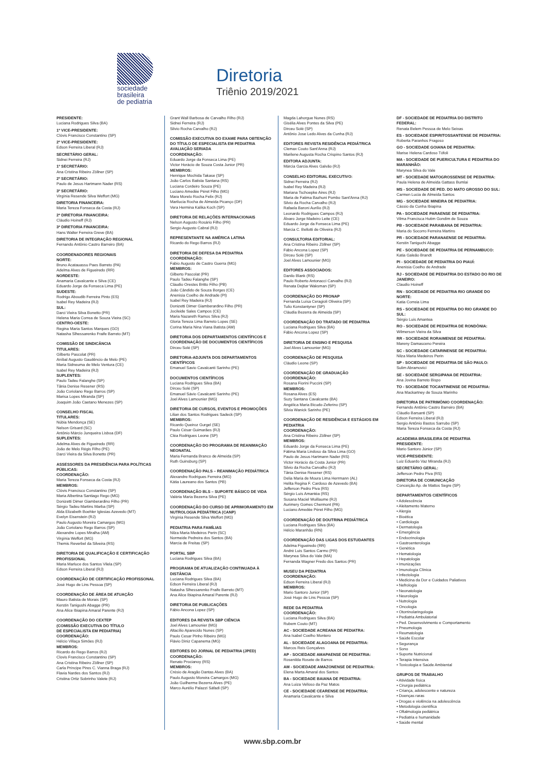sociedade
brasileira
de pediatria
Diretoria
Triênio 2019/2021
PRESIDENTE:
Luciana Rodrigues Silva (BA)
1º VICE-PRESIDENTE:
Clóvis Francisco Constantino (SP)
2º VICE-PRESIDENTE:
Edson Ferreira Liberal (RJ)
SECRETÁRIO GERAL:
Sidnei Ferreira (RJ)
1º SECRETÁRIO:
Ana Cristina Ribeiro Zöllner (SP)
2º SECRETÁRIO:
Paulo de Jesus Hartmann Nader (RS)
3º SECRETÁRIO:
Virgínia Resende Silva Weffort (MG)
DIRETORIA FINANCEIRA:
Maria Tereza Fonseca da Costa (RJ)
2ª DIRETORIA FINANCEIRA:
Cláudio Hoineff (RJ)
3ª DIRETORIA FINANCEIRA:
Hans Walter Ferreira Greve (BA)
DIRETORIA DE INTEGRAÇÃO REGIONAL
Fernando Antônio Castro Barreiro (BA)
COORDENADORES REGIONAIS
NORTE:
Bruno Acatauassu Paes Barreto (PA)
Adelma Alves de Figueiredo (RR)
NORDESTE:
Anamaria Cavalcante e Silva (CE)
Eduardo Jorge da Fonseca Lima (PE)
SUDESTE:
Rodrigo Aboudib Ferreira Pinto (ES)
Isabel Rey Madeira (RJ)
SUL:
Darci Vieira Silva Bonetto (PR)
Helena Maria Correa de Souza Vieira (SC)
CENTRO-OESTE:
Regina Maria Santos Marques (GO)
Natasha Slhessarenko Fraife Barreto (MT)
COMISSÃO DE SINDICÂNCIA
TITULARES:
Gilberto Pascolat (PR)
Aníbal Augusto Gaudêncio de Melo (PE)
Maria Sidneuma de Melo Ventura (CE)
Isabel Rey Madeira (RJ)
SUPLENTES:
Paulo Tadeu Falanghe (SP)
Tânia Denise Resener (RS)
João Coriolano Rego Barros (SP)
Marisa Lopes Miranda (SP)
Joaquim João Caetano Menezes (SP)
CONSELHO FISCAL
TITULARES:
Núbia Mendonça (SE)
Nelson Grisard (SC)
Antônio Márcio Junqueira Lisboa (DF)
SUPLENTES:
Adelma Alves de Figueiredo (RR)
João de Melo Régis Filho (PE)
Darci Vieira da Silva Bonetto (PR)
ASSESSORES DA PRESIDÊNCIA PARA POLÍTICAS PÚBLICAS:
COORDENAÇÃO:
Maria Tereza Fonseca da Costa (RJ)
MEMBROS:
Clóvis Francisco Constantino (SP)
Maria Albertina Santiago Rego (MG)
Donizetti Dimer Giamberardino Filho (PR)
Sérgio Tadeu Martins Marba (SP)
Alda Elizabeth Boehler Iglesias Azevedo (MT)
Evelyn Eisenstein (RJ)
Paulo Augusto Moreira Camargos (MG)
João Coriolano Rego Barros (SP)
Alexandre Lopes Miralha (AM)
Virgínia Weffort (MG)
Themis Reverbel da Silveira (RS)
DIRETORIA DE QUALIFICAÇÃO E CERTIFICAÇÃO PROFISSIONAL
Maria Marluce dos Santos Vilela (SP)
Edson Ferreira Liberal (RJ)
COORDENAÇÃO DE CERTIFICAÇÃO PROFISSONAL
José Hugo de Lins Pessoa (SP)
COORDENAÇÃO DE ÁREA DE ATUAÇÃO
Mauro Batista de Morais (SP)
Kerstin Tanigushi Abagge (PR)
Ana Alice Ibiapina Amaral Parente (RJ)
COORDENAÇÃO DO CEXTEP
(COMISSÃO EXECUTIVA DO TÍTULO
DE ESPECIALISTA EM PEDIATRIA)
COORDENAÇÃO:
Hélcio Villaça Simões (RJ)
MEMBROS:
Ricardo do Rego Barros (RJ)
Clovis Francisco Constantino (SP)
Ana Cristina Ribeiro Zöllner (SP)
Carla Príncipe Pires C. Vianna Braga (RJ)
Flavia Nardes dos Santos (RJ)
Cristina Ortiz Sobrinho Valete (RJ)
Grant Wall Barbosa de Carvalho Filho (RJ)
Sidnei Ferreira (RJ)
Silvio Rocha Carvalho (RJ)
COMISSÃO EXECUTIVA DO EXAME PARA OBTENÇÃO DO TÍTULO DE ESPECIALISTA EM PEDIATRIA AVALIAÇÃO SERIADA
COORDENAÇÃO:
Eduardo Jorge da Fonseca Lima (PE)
Victor Horácio de Souza Costa Junior (PR)
MEMBROS:
Henrique Mochida Takase (SP)
João Carlos Batista Santana (RS)
Luciana Cordeiro Souza (PE)
Luciano Amedée Péret Filho (MG)
Mara Morelo Rocha Felix (RJ)
Marilucia Rocha de Almeida Picanço (DF)
Vera Hermina Kalika Koch (SP)
DIRETORIA DE RELAÇÕES INTERNACIONAIS
Nelson Augusto Rosário Filho (PR)
Sergio Augusto Cabral (RJ)
REPRESENTANTE NA AMÉRICA LATINA
Ricardo do Rego Barros (RJ)
DIRETORIA DE DEFESA DA PEDIATRIA
COORDENAÇÃO:
Fabio Augusto de Castro Guerra (MG)
MEMBROS:
Gilberto Pascolat (PR)
Paulo Tadeu Falanghe (SP)
Cláudio Orestes Britto Filho (PB)
João Cândido de Souza Borges (CE)
Anenisia Coelho de Andrade (PI)
Isabel Rey Madeira (RJ)
Donizetti Dimer Giamberardino Filho (PR)
Jocileide Sales Campos (CE)
Maria Nazareth Ramos Silva (RJ)
Gloria Tereza Lima Barreto Lopes (SE)
Corina Maria Nina Viana Batista (AM)
DIRETORIA DOS DEPARTAMENTOS CIENTÍFICOS E COORDENAÇÃO DE DOCUMENTOS CIENTÍFICOS
Dirceu Solé (SP)
DIRETORIA-ADJUNTA DOS DEPARTAMENTOS CIENTÍFICOS
Emanuel Savio Cavalcanti Sarinho (PE)
DOCUMENTOS CIENTÍFICOS
Luciana Rodrigues Silva (BA)
Dirceu Solé (SP)
Emanuel Sávio Cavalcanti Sarinho (PE)
Joel Alves Lamounier (MG)
DIRETORIA DE CURSOS, EVENTOS E PROMOÇÕES
Lilian dos Santos Rodrigues Sadeck (SP)
MEMBROS:
Ricardo Queiroz Gurgel (SE)
Paulo César Guimarães (RJ)
Cléa Rodrigues Leone (SP)
COORDENAÇÃO DO PROGRAMA DE REANIMAÇÃO NEONATAL
Maria Fernanda Branco de Almeida (SP)
Ruth Guinsburg (SP)
COORDENAÇÃO PALS – REANIMAÇÃO PEDIÁTRICA
Alexandre Rodrigues Ferreira (MG)
Kátia Laureano dos Santos (PB)
COORDENAÇÃO BLS – SUPORTE BÁSICO DE VIDA
Valéria Maria Bezerra Silva (PE)
COORDENAÇÃO DO CURSO DE APRIMORAMENTO EM NUTROLOGIA PEDIÁTRICA (CANP)
Virgínia Resende Silva Weffort (MG)
PEDIATRIA PARA FAMÍLIAS
Nilza Maria Medeiros Perin (SC)
Normeide Pedreira dos Santos (BA)
Marcia de Freitas (SP)
PORTAL SBP
Luciana Rodrigues Silva (BA)
PROGRAMA DE ATUALIZAÇÃO CONTINUADA À DISTÂNCIA
Luciana Rodrigues Silva (BA)
Edson Ferreira Liberal (RJ)
Natasha Slhessarenko Fraife Barreto (MT)
Ana Alice Ibiapina Amaral Parente (RJ)
DIRETORIA DE PUBLICAÇÕES
Fábio Ancona Lopez (SP)
EDITORES DA REVISTA SBP CIÊNCIA
Joel Alves Lamounier (MG)
Altacílio Aparecido Nunes (SP)
Paulo Cesar Pinho Ribeiro (MG)
Flávio Diniz Capanema (MG)
EDITORES DO JORNAL DE PEDIATRIA (JPED)
COORDENAÇÃO:
Renato Procianoy (RS)
MEMBROS:
Crésio de Aragão Dantas Alves (BA)
Paulo Augusto Moreira Camargos (MG)
João Guilherme Bezerra Alves (PE)
Marco Aurélio Palazzi Sáfadi (SP)
Magda Lahorgue Nunes (RS)
Gisélia Alves Pontes da Silva (PE)
Dirceu Solé (SP)
Antônio Jose Ledo Alves da Cunha (RJ)
EDITORES REVISTA RESIDÊNCIA PEDIÁTRICA
Clemax Couto Sant'Anna (RJ)
Marilene Augusta Rocha Crispino Santos (RJ)
EDITORA ADJUNTA:
Márcia Garcia Alves Galvão (RJ)
CONSELHO EDITORIAL EXECUTIVO:
Sidnei Ferreira (RJ)
Isabel Rey Madeira (RJ)
Mariana Tschoepke Aires (RJ)
Maria de Fatima Bazhuni Pombo Sant'Anna (RJ)
Silvio da Rocha Carvalho (RJ)
Rafaela Baroni Aurílio (RJ)
Leonardo Rodrigues Campos (RJ)
Álvaro Jorge Madeiro Leite (CE)
Eduardo Jorge da Fonseca Lima (PE)
Marcia C. Bellotti de Oliveira (RJ)
CONSULTORIA EDITORIAL:
Ana Cristina Ribeiro Zöllner (SP)
Fábio Ancona Lopez (SP)
Dirceu Solé (SP)
Joel Alves Lamounier (MG)
EDITORES ASSOCIADOS:
Danilo Blank (RS)
Paulo Roberto Antonacci Carvalho (RJ)
Renata Dejtiar Waksman (SP)
COORDENAÇÃO DO PRONAP
Fernanda Luísa Ceragioli Oliveira (SP)
Tulio Konstantyner (SP)
Cláudia Bezerra de Almeida (SP)
COORDENAÇÃO DO TRATADO DE PEDIATRIA
Luciana Rodrigues Silva (BA)
Fábio Ancona Lopez (SP)
DIRETORIA DE ENSINO E PESQUISA
Joel Alves Lamounier (MG)
COORDENAÇÃO DE PESQUISA
Cláudio Leone (SP)
COORDENAÇÃO DE GRADUAÇÃO
COORDENAÇÃO:
Rosana Fiorini Puccini (SP)
MEMBROS:
Rosana Alves (ES)
Suzy Santana Cavalcante (BA)
Angélica Maria Bicudo-Zeferino (SP)
Silvia Wanick Sarinho (PE)
COORDENAÇÃO DE RESIDÊNCIA E ESTÁGIOS EM PEDIATRIA
COORDENAÇÃO:
Ana Cristina Ribeiro Zöllner (SP)
MEMBROS:
Eduardo Jorge da Fonseca Lima (PE)
Fátima Maria Lindoso da Silva Lima (GO)
Paulo de Jesus Hartmann Nader (RS)
Victor Horácio da Costa Junior (PR)
Silvio da Rocha Carvalho (RJ)
Tânia Denise Resener (RS)
Delia Maria de Moura Lima Herrmann (AL)
Helita Regina F. Cardoso de Azevedo (BA)
Jefferson Pedro Piva (RS)
Sérgio Luís Amantéa (RS)
Susana Maciel Wuillaume (RJ)
Aurimery Gomes Chermont (PA)
Luciano Amedée Péret Filho (MG)
COORDENAÇÃO DE DOUTRINA PEDIÁTRICA
Luciana Rodrigues Silva (BA)
Hélcio Maranhão (RN)
COORDENAÇÃO DAS LIGAS DOS ESTUDANTES
Adelma Figueiredo (RR)
André Luis Santos Carmo (PR)
Marynea Silva do Vale (MA)
Fernanda Wagner Fredo dos Santos (PR)
MUSEU DA PEDIATRIA
COORDENAÇÃO:
Edson Ferreira Liberal (RJ)
MEMBROS:
Mario Santoro Junior (SP)
José Hugo de Lins Pessoa (SP)
REDE DA PEDIATRIA
COORDENAÇÃO:
Luciana Rodrigues Silva (BA)
Rubem Couto (MT)
AC - SOCIEDADE ACREANA DE PEDIATRA:
Ana Isabel Coelho Montero
AL - SOCIEDADE ALAGOANA DE PEDIATRIA:
Marcos Reis Gonçalves
AP - SOCIEDADE AMAPAENSE DE PEDIATRIA:
Rosenilda Rosete de Barros
AM - SOCIEDADE AMAZONENSE DE PEDIATRIA:
Elena Marta Amaral dos Santos
BA - SOCIEDADE BAIANA DE PEDIATRIA:
Ana Luiza Velloso da Paz Matos
CE - SOCIEDADE CEARENSE DE PEDIATRIA:
Anamaria Cavalcante e Silva
DF - SOCIEDADE DE PEDIATRIA DO DISTRITO FEDERAL:
Renata Belem Pessoa de Melo Seixas
ES - SOCIEDADE ESPIRITOSSANTENSE DE PEDIATRIA:
Roberta Paranhos Fragoso
GO - SOCIEDADE GOIANA DE PEDIATRIA:
Marise Helena Cardoso Tófoli
MA - SOCIEDADE DE PUERICULTURA E PEDIATRIA DO MARANHÃO:
Marynea Silva do Vale
MT - SOCIEDADE MATOGROSSENSE DE PEDIATRIA:
Paula Helena de Almeida Gattass Bumlai
MS - SOCIEDADE DE PED. DO MATO GROSSO DO SUL:
Carmen Lucia de Almeida Santos
MG - SOCIEDADE MINEIRA DE PEDIATRIA:
Cássio da Cunha Ibiapina
PA - SOCIEDADE PARAENSE DE PEDIATRIA:
Vilma Francisca Hutim Gondim de Souza
PB - SOCIEDADE PARAIBANA DE PEDIATRIA:
Maria do Socorro Ferreira Martins
PR - SOCIEDADE PARANAENSE DE PEDIATRIA:
Kerstin Taniguchi Abagge
PE - SOCIEDADE DE PEDIATRIA DE PERNAMBUCO:
Katia Galeão Brandt
PI - SOCIEDADE DE PEDIATRIA DO PIAUÍ:
Anenisia Coelho de Andrade
RJ - SOCIEDADE DE PEDIATRIA DO ESTADO DO RIO DE JANEIRO:
Claudio Hoineff
RN - SOCIEDADE DE PEDIATRIA RIO GRANDE DO NORTE:
Katia Correia Lima
RS - SOCIEDADE DE PEDIATRIA DO RIO GRANDE DO SUL:
Sérgio Luis Amantea
RO - SOCIEDADE DE PEDIATRIA DE RONDÔNIA:
Wilmerson Vieira da Silva
RR - SOCIEDADE RORAIMENSE DE PEDIATRIA:
Mareny Damasceno Pereira
SC - SOCIEDADE CATARINENSE DE PEDIATRIA:
Nilza Maria Medeiros Perin
SP - SOCIEDADE DE PEDIATRIA DE SÃO PAULO:
Sulim Abramovici
SE - SOCIEDADE SERGIPANA DE PEDIATRIA:
Ana Jovina Barreto Bispo
TO - SOCIEDADE TOCANTINENSE DE PEDIATRIA:
Ana Mackartney de Souza Marinho
DIRETORIA DE PATRIMÔNIO COORDENAÇÃO:
Fernando Antônio Castro Barreiro (BA)
Cláudio Barsanti (SP)
Edson Ferreira Liberal (RJ)
Sergio Antônio Bastos Sarrubo (SP)
Maria Tereza Fonseca da Costa (RJ)
ACADEMIA BRASILEIRA DE PEDIATRIA
PRESIDENTE:
Mario Santoro Júnior (SP)
VICE-PRESIDENTE:
Luiz Eduardo Vaz Miranda (RJ)
SECRETÁRIO GERAL:
Jefferson Pedro Piva (RS)
DIRETORA DE COMUNICAÇÃO
Conceição Ap. de Mattos Segre (SP)
DEPARTAMENTOS CIENTÍFICOS
• Adolescência
• Aleitamento Materno
• Alergia
• Bioética
• Cardiologia
• Dermatologia
• Emergência
• Endocrinologia
• Gastroenterologia
• Genética
• Hematologia
• Hepatologia
• Imunizações
• Imunologia Clínica
• Infectologia
• Medicina da Dor e Cuidados Paliativos
• Nefrologia
• Neonatologia
• Neurologia
• Nutrologia
• Oncologia
• Otorrinolaringologia
• Pediatria Ambulatorial
• Ped. Desenvolvimento e Comportamento
• Pneumologia
• Reumatologia
• Saúde Escolar
• Segurança
• Sono
• Suporte Nutricional
• Terapia Intensiva
• Toxicologia e Saúde Ambiental
GRUPOS DE TRABALHO
• Atividade física
• Cirurgia pediátrica
• Criança, adolescente e natureza
• Doenças raras
• Drogas e violência na adolescência
• Metodologia científica
• Oftalmologia pediátrica
• Pediatria e humanidade
• Saúde mental
www.sbp.com.br